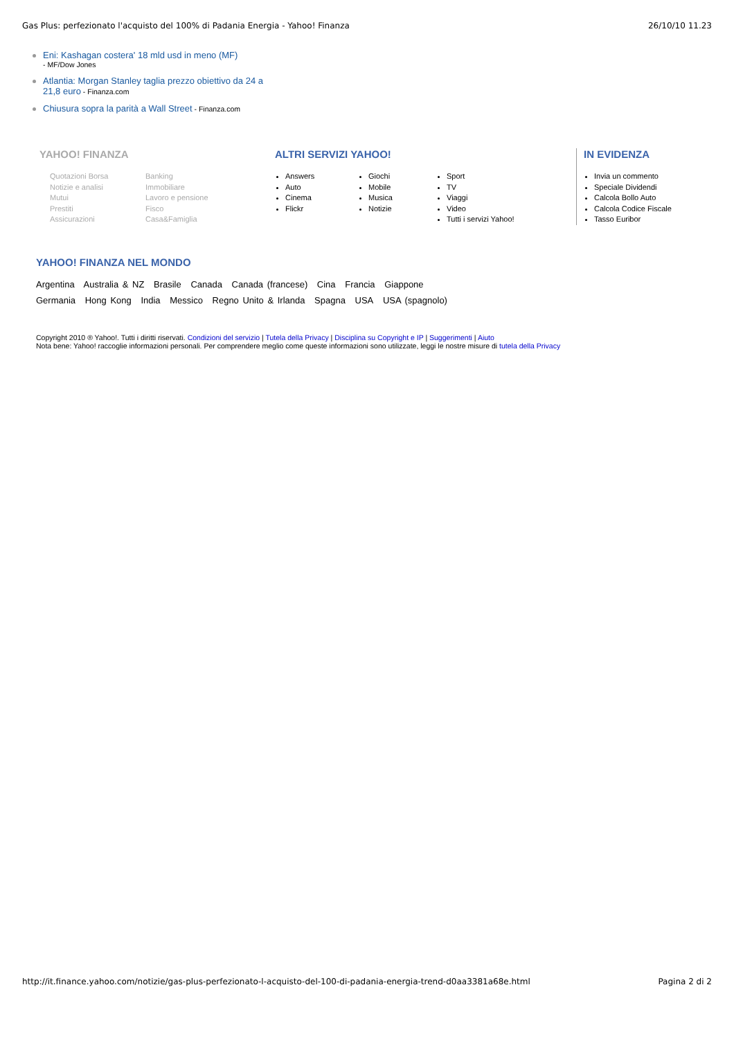Gas Plus: perfezionato l'acquisto del 100% di Padania Energia - Yahoo! Finanza 26/10/10 11.23
Eni: Kashagan costera' 18 mld usd in meno (MF)
- MF/Dow Jones
Atlantia: Morgan Stanley taglia prezzo obiettivo da 24 a 21,8 euro - Finanza.com
Chiusura sopra la parità a Wall Street - Finanza.com
YAHOO! FINANZA
Quotazioni Borsa Banking Notizie e analisi Immobiliare Mutui Lavoro e pensione Prestiti Fisco Assicurazioni Casa&Famiglia
ALTRI SERVIZI YAHOO!
Answers
Auto
Cinema
Flickr
Giochi
Mobile
Musica
Notizie
Sport
TV
Viaggi
Video
Tutti i servizi Yahoo!
IN EVIDENZA
Invia un commento
Speciale Dividendi
Calcola Bollo Auto
Calcola Codice Fiscale
Tasso Euribor
YAHOO! FINANZA NEL MONDO
Argentina Australia & NZ Brasile Canada Canada (francese) Cina Francia Giappone
Germania Hong Kong India Messico Regno Unito & Irlanda Spagna USA USA (spagnolo)
Copyright 2010 ® Yahoo!. Tutti i diritti riservati. Condizioni del servizio | Tutela della Privacy | Disciplina su Copyright e IP | Suggerimenti | Aiuto
Nota bene: Yahoo! raccoglie informazioni personali. Per comprendere meglio come queste informazioni sono utilizzate, leggi le nostre misure di tutela della Privacy
http://it.finance.yahoo.com/notizie/gas-plus-perfezionato-l-acquisto-del-100-di-padania-energia-trend-d0aa3381a68e.html Pagina 2 di 2